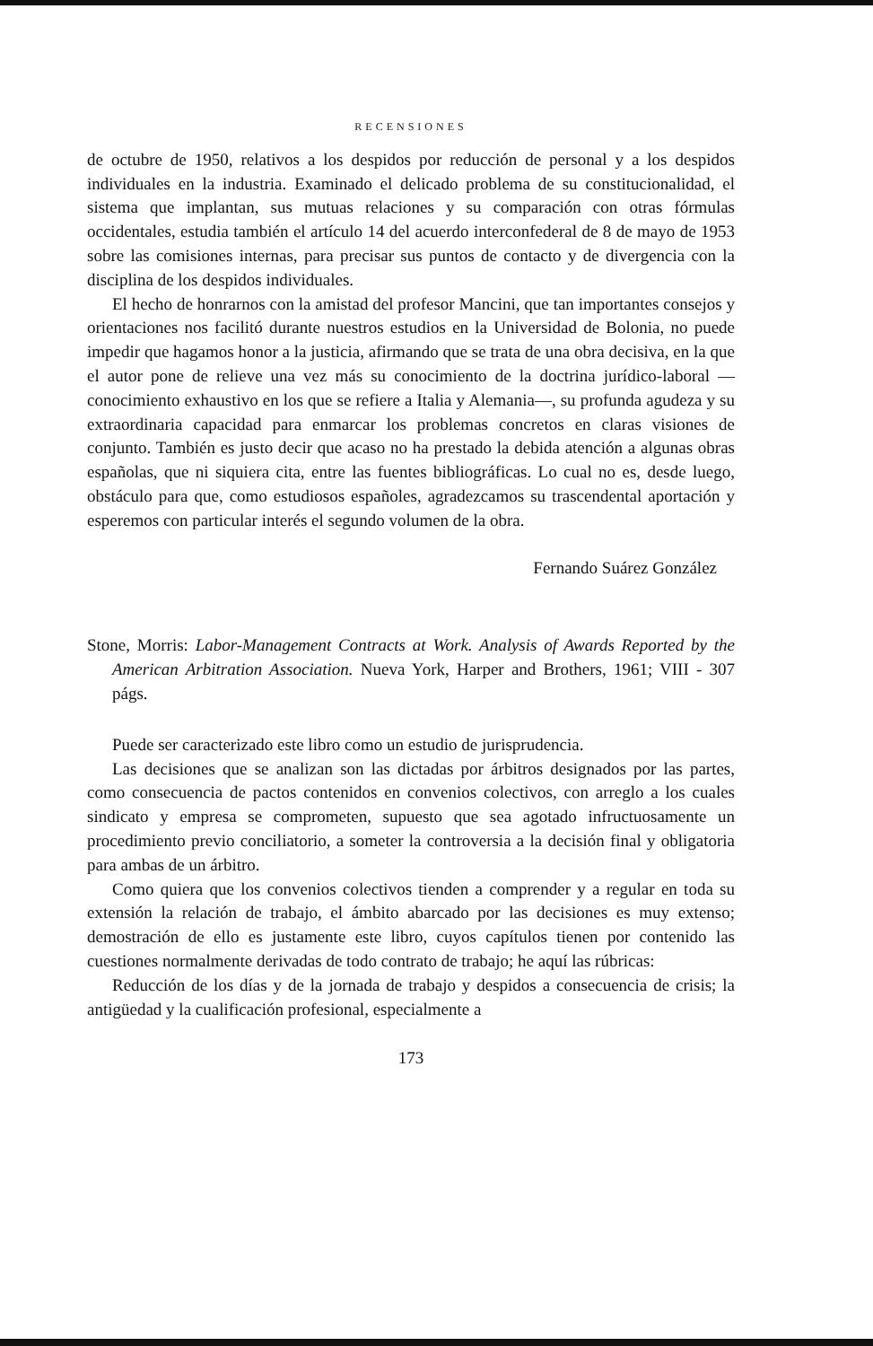RECENSIONES
de octubre de 1950, relativos a los despidos por reducción de personal y a los despidos individuales en la industria. Examinado el delicado problema de su constitucionalidad, el sistema que implantan, sus mutuas relaciones y su comparación con otras fórmulas occidentales, estudia también el artículo 14 del acuerdo interconfederal de 8 de mayo de 1953 sobre las comisiones internas, para precisar sus puntos de contacto y de divergencia con la disciplina de los despidos individuales.
El hecho de honrarnos con la amistad del profesor Mancini, que tan importantes consejos y orientaciones nos facilitó durante nuestros estudios en la Universidad de Bolonia, no puede impedir que hagamos honor a la justicia, afirmando que se trata de una obra decisiva, en la que el autor pone de relieve una vez más su conocimiento de la doctrina jurídico-laboral —conocimiento exhaustivo en los que se refiere a Italia y Alemania—, su profunda agudeza y su extraordinaria capacidad para enmarcar los problemas concretos en claras visiones de conjunto. También es justo decir que acaso no ha prestado la debida atención a algunas obras españolas, que ni siquiera cita, entre las fuentes bibliográficas. Lo cual no es, desde luego, obstáculo para que, como estudiosos españoles, agradezcamos su trascendental aportación y esperemos con particular interés el segundo volumen de la obra.
Fernando Suárez González
Stone, Morris: Labor-Management Contracts at Work. Analysis of Awards Reported by the American Arbitration Association. Nueva York, Harper and Brothers, 1961; VIII - 307 págs.
Puede ser caracterizado este libro como un estudio de jurisprudencia.
Las decisiones que se analizan son las dictadas por árbitros designados por las partes, como consecuencia de pactos contenidos en convenios colectivos, con arreglo a los cuales sindicato y empresa se comprometen, supuesto que sea agotado infructuosamente un procedimiento previo conciliatorio, a someter la controversia a la decisión final y obligatoria para ambas de un árbitro.
Como quiera que los convenios colectivos tienden a comprender y a regular en toda su extensión la relación de trabajo, el ámbito abarcado por las decisiones es muy extenso; demostración de ello es justamente este libro, cuyos capítulos tienen por contenido las cuestiones normalmente derivadas de todo contrato de trabajo; he aquí las rúbricas:
Reducción de los días y de la jornada de trabajo y despidos a consecuencia de crisis; la antigüedad y la cualificación profesional, especialmente a
173